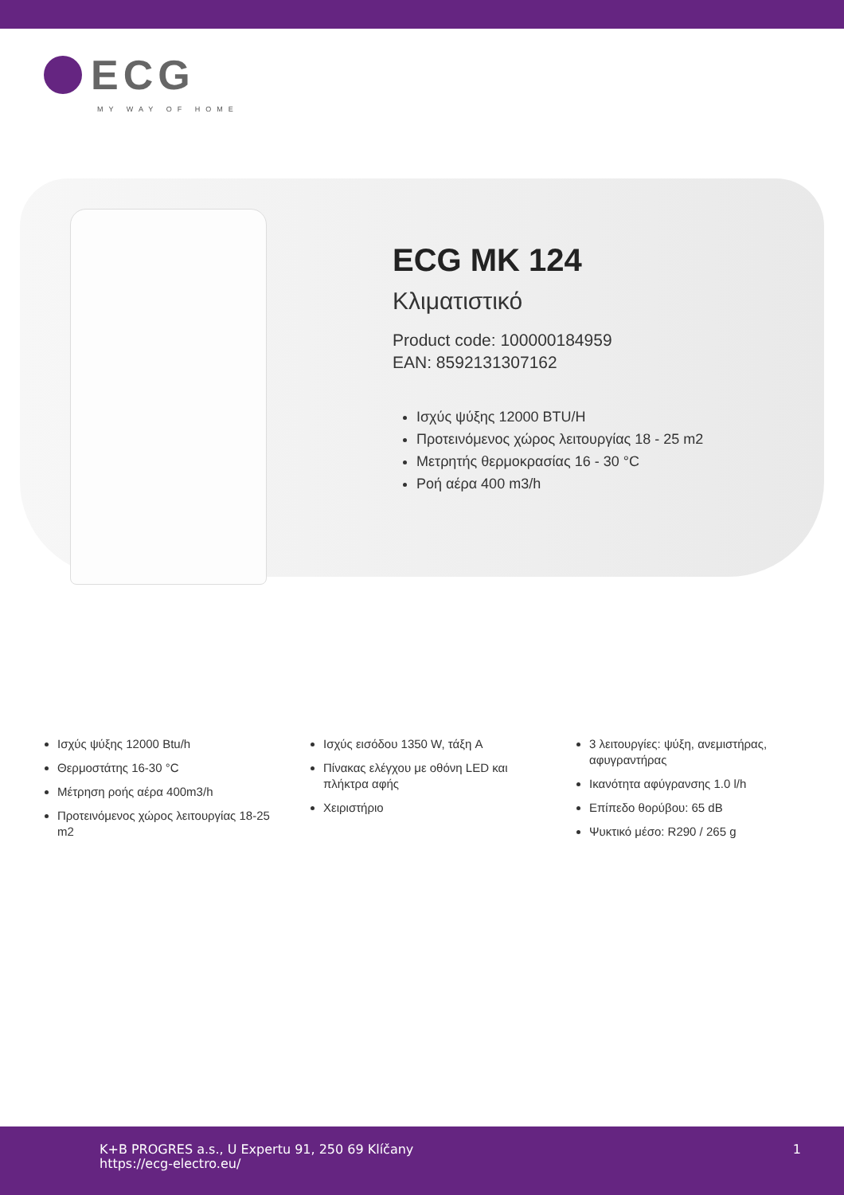ECG
MY WAY OF HOME
ECG MK 124
Κλιματιστικό
Product code: 100000184959
EAN: 8592131307162
Ισχύς ψύξης 12000 BTU/H
Προτεινόμενος χώρος λειτουργίας 18 - 25 m2
Μετρητής θερμοκρασίας 16 - 30 °C
Ροή αέρα 400 m3/h
Ισχύς ψύξης 12000 Btu/h
Θερμοστάτης 16-30 °C
Μέτρηση ροής αέρα 400m3/h
Προτεινόμενος χώρος λειτουργίας 18-25 m2
Ισχύς εισόδου 1350 W, τάξη A
Πίνακας ελέγχου με οθόνη LED και πλήκτρα αφής
Χειριστήριο
3 λειτουργίες: ψύξη, ανεμιστήρας, αφυγραντήρας
Ικανότητα αφύγρανσης 1.0 l/h
Επίπεδο θορύβου: 65 dB
Ψυκτικό μέσο: R290 / 265 g
K+B PROGRES a.s., U Expertu 91, 250 69 Klíčany
https://ecg-electro.eu/
1